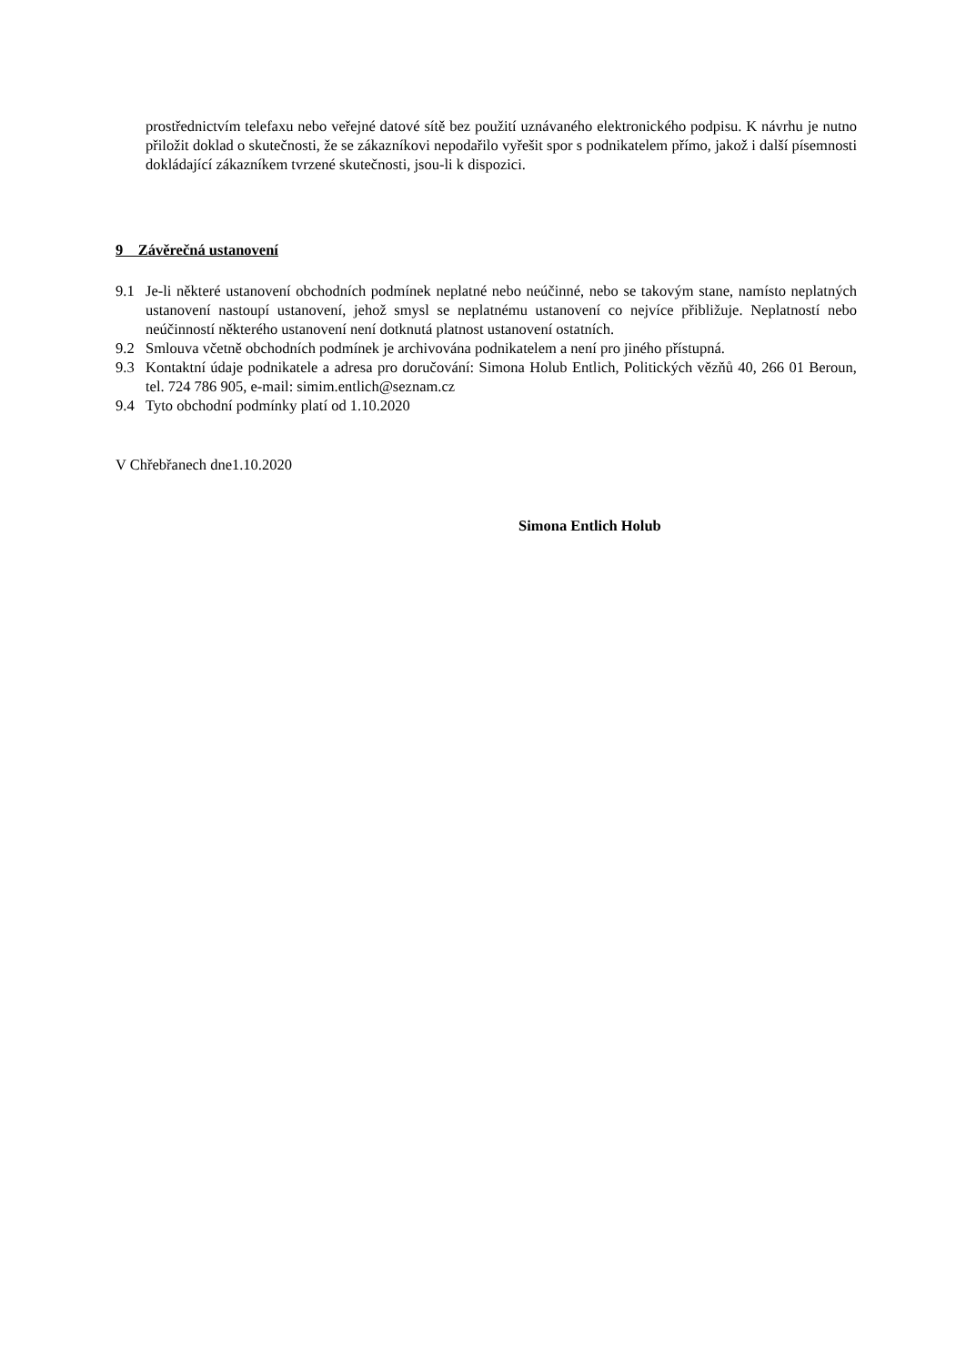prostřednictvím telefaxu nebo veřejné datové sítě bez použití uznávaného elektronického podpisu. K návrhu je nutno přiložit doklad o skutečnosti, že se zákazníkovi nepodařilo vyřešit spor s podnikatelem přímo, jakož i další písemnosti dokládající zákazníkem tvrzené skutečnosti, jsou-li k dispozici.
9 Závěrečná ustanovení
9.1 Je-li některé ustanovení obchodních podmínek neplatné nebo neúčinné, nebo se takovým stane, namísto neplatných ustanovení nastoupí ustanovení, jehož smysl se neplatnému ustanovení co nejvíce přibližuje. Neplatností nebo neúčinností některého ustanovení není dotknutá platnost ustanovení ostatních.
9.2 Smlouva včetně obchodních podmínek je archivována podnikatelem a není pro jiného přístupná.
9.3 Kontaktní údaje podnikatele a adresa pro doručování: Simona Holub Entlich, Politických vězňů 40, 266 01 Beroun, tel. 724 786 905, e-mail: simim.entlich@seznam.cz
9.4 Tyto obchodní podmínky platí od 1.10.2020
V Chřebřanech dne1.10.2020
Simona Entlich Holub